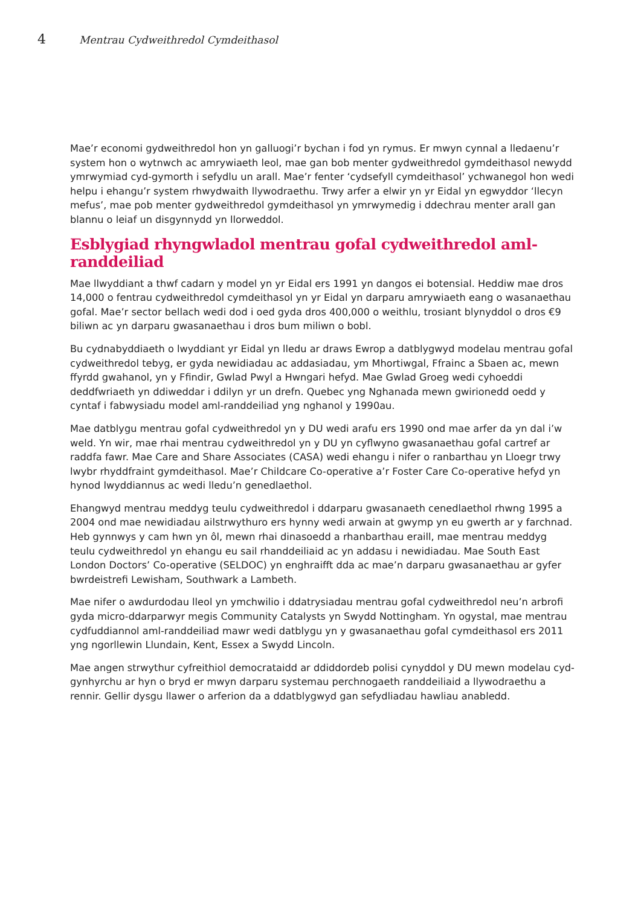4 Mentrau Cydweithredol Cymdeithasol
Mae’r economi gydweithredol hon yn galluogi’r bychan i fod yn rymus. Er mwyn cynnal a lledaenu’r system hon o wytnwch ac amrywiaeth leol, mae gan bob menter gydweithredol gymdeithasol newydd ymrwymiad cyd-gymorth i sefydlu un arall. Mae’r fenter ‘cydsefyll cymdeithasol’ ychwanegol hon wedi helpu i ehangu’r system rhwydwaith llywodraethu. Trwy arfer a elwir yn yr Eidal yn egwyddor ‘llecyn mefus’, mae pob menter gydweithredol gymdeithasol yn ymrwymedig i ddechrau menter arall gan blannu o leiaf un disgynnydd yn llorweddol.
Esblygiad rhyngwladol mentrau gofal cydweithredol aml-randdeiliad
Mae llwyddiant a thwf cadarn y model yn yr Eidal ers 1991 yn dangos ei botensial. Heddiw mae dros 14,000 o fentrau cydweithredol cymdeithasol yn yr Eidal yn darparu amrywiaeth eang o wasanaethau gofal. Mae’r sector bellach wedi dod i oed gyda dros 400,000 o weithlu, trosiant blynyddol o dros €9 biliwn ac yn darparu gwasanaethau i dros bum miliwn o bobl.
Bu cydnabyddiaeth o lwyddiant yr Eidal yn lledu ar draws Ewrop a datblygwyd modelau mentrau gofal cydweithredol tebyg, er gyda newidiadau ac addasiadau, ym Mhortiwgal, Ffrainc a Sbaen ac, mewn ffyrdd gwahanol, yn y Ffindir, Gwlad Pwyl a Hwngari hefyd. Mae Gwlad Groeg wedi cyhoeddi deddfwriaeth yn ddiweddar i ddilyn yr un drefn. Quebec yng Nghanada mewn gwirionedd oedd y cyntaf i fabwysiadu model aml-randdeiliad yng nghanol y 1990au.
Mae datblygu mentrau gofal cydweithredol yn y DU wedi arafu ers 1990 ond mae arfer da yn dal i’w weld. Yn wir, mae rhai mentrau cydweithredol yn y DU yn cyflwyno gwasanaethau gofal cartref ar raddfa fawr. Mae Care and Share Associates (CASA) wedi ehangu i nifer o ranbarthau yn Lloegr trwy lwybr rhyddfraint gymdeithasol. Mae’r Childcare Co-operative a’r Foster Care Co-operative hefyd yn hynod lwyddiannus ac wedi lledu’n genedlaethol.
Ehangwyd mentrau meddyg teulu cydweithredol i ddarparu gwasanaeth cenedlaethol rhwng 1995 a 2004 ond mae newidiadau ailstrwythuro ers hynny wedi arwain at gwymp yn eu gwerth ar y farchnad. Heb gynnwys y cam hwn yn ôl, mewn rhai dinasoedd a rhanbarthau eraill, mae mentrau meddyg teulu cydweithredol yn ehangu eu sail rhanddeiliaid ac yn addasu i newidiadau. Mae South East London Doctors’ Co-operative (SELDOC) yn enghraifft dda ac mae’n darparu gwasanaethau ar gyfer bwrdeistrefi Lewisham, Southwark a Lambeth.
Mae nifer o awdurdodau lleol yn ymchwilio i ddatrysiadau mentrau gofal cydweithredol neu’n arbrofi gyda micro-ddarparwyr megis Community Catalysts yn Swydd Nottingham. Yn ogystal, mae mentrau cydfuddiannol aml-randdeiliad mawr wedi datblygu yn y gwasanaethau gofal cymdeithasol ers 2011 yng ngorllewin Llundain, Kent, Essex a Swydd Lincoln.
Mae angen strwythur cyfreithiol democrataidd ar ddiddordeb polisi cynyddol y DU mewn modelau cyd-gynhyrchu ar hyn o bryd er mwyn darparu systemau perchnogaeth randdeiliaid a llywodraethu a rennir. Gellir dysgu llawer o arferion da a ddatblygwyd gan sefydliadau hawliau anabledd.